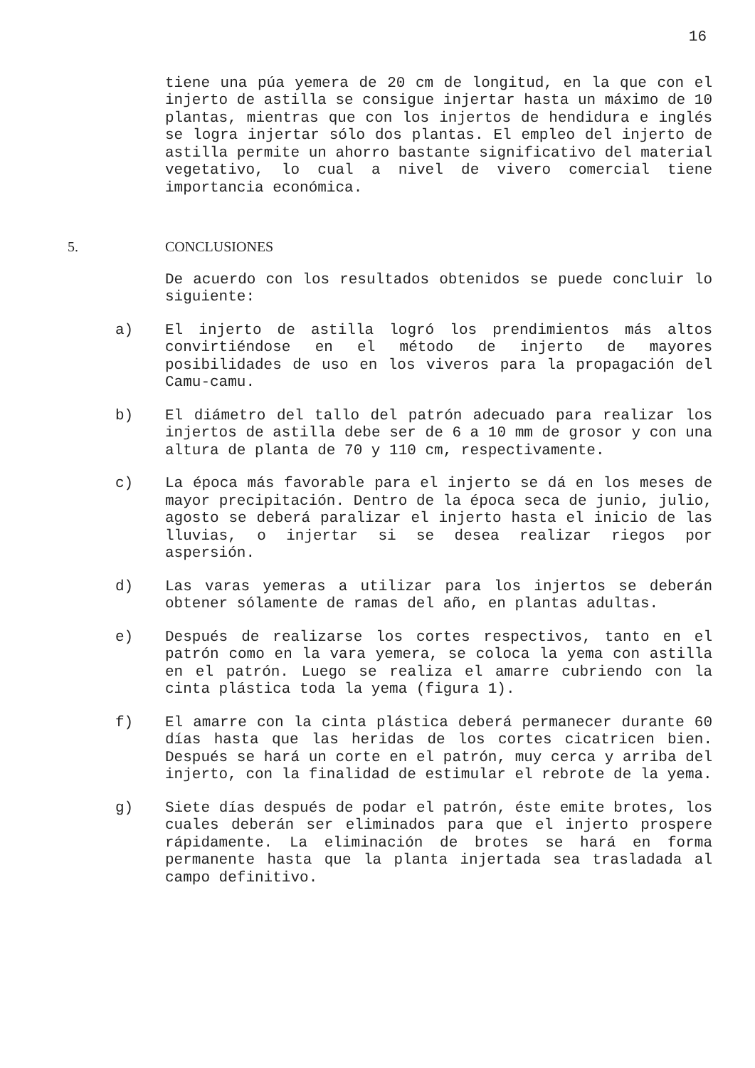16
tiene una púa yemera de 20 cm de longitud, en la que con el injerto de astilla se consigue injertar hasta un máximo de 10 plantas, mientras que con los injertos de hendidura e inglés se logra injertar sólo dos plantas. El empleo del injerto de astilla permite un ahorro bastante significativo del material vegetativo, lo cual a nivel de vivero comercial tiene importancia económica.
5. CONCLUSIONES
De acuerdo con los resultados obtenidos se puede concluir lo siguiente:
a) El injerto de astilla logró los prendimientos más altos convirtiéndose en el método de injerto de mayores posibilidades de uso en los viveros para la propagación del Camu-camu.
b) El diámetro del tallo del patrón adecuado para realizar los injertos de astilla debe ser de 6 a 10 mm de grosor y con una altura de planta de 70 y 110 cm, respectivamente.
c) La época más favorable para el injerto se dá en los meses de mayor precipitación. Dentro de la época seca de junio, julio, agosto se deberá paralizar el injerto hasta el inicio de las lluvias, o injertar si se desea realizar riegos por aspersión.
d) Las varas yemeras a utilizar para los injertos se deberán obtener sólamente de ramas del año, en plantas adultas.
e) Después de realizarse los cortes respectivos, tanto en el patrón como en la vara yemera, se coloca la yema con astilla en el patrón. Luego se realiza el amarre cubriendo con la cinta plástica toda la yema (figura 1).
f) El amarre con la cinta plástica deberá permanecer durante 60 días hasta que las heridas de los cortes cicatricen bien. Después se hará un corte en el patrón, muy cerca y arriba del injerto, con la finalidad de estimular el rebrote de la yema.
g) Siete días después de podar el patrón, éste emite brotes, los cuales deberán ser eliminados para que el injerto prospere rápidamente. La eliminación de brotes se hará en forma permanente hasta que la planta injertada sea trasladada al campo definitivo.